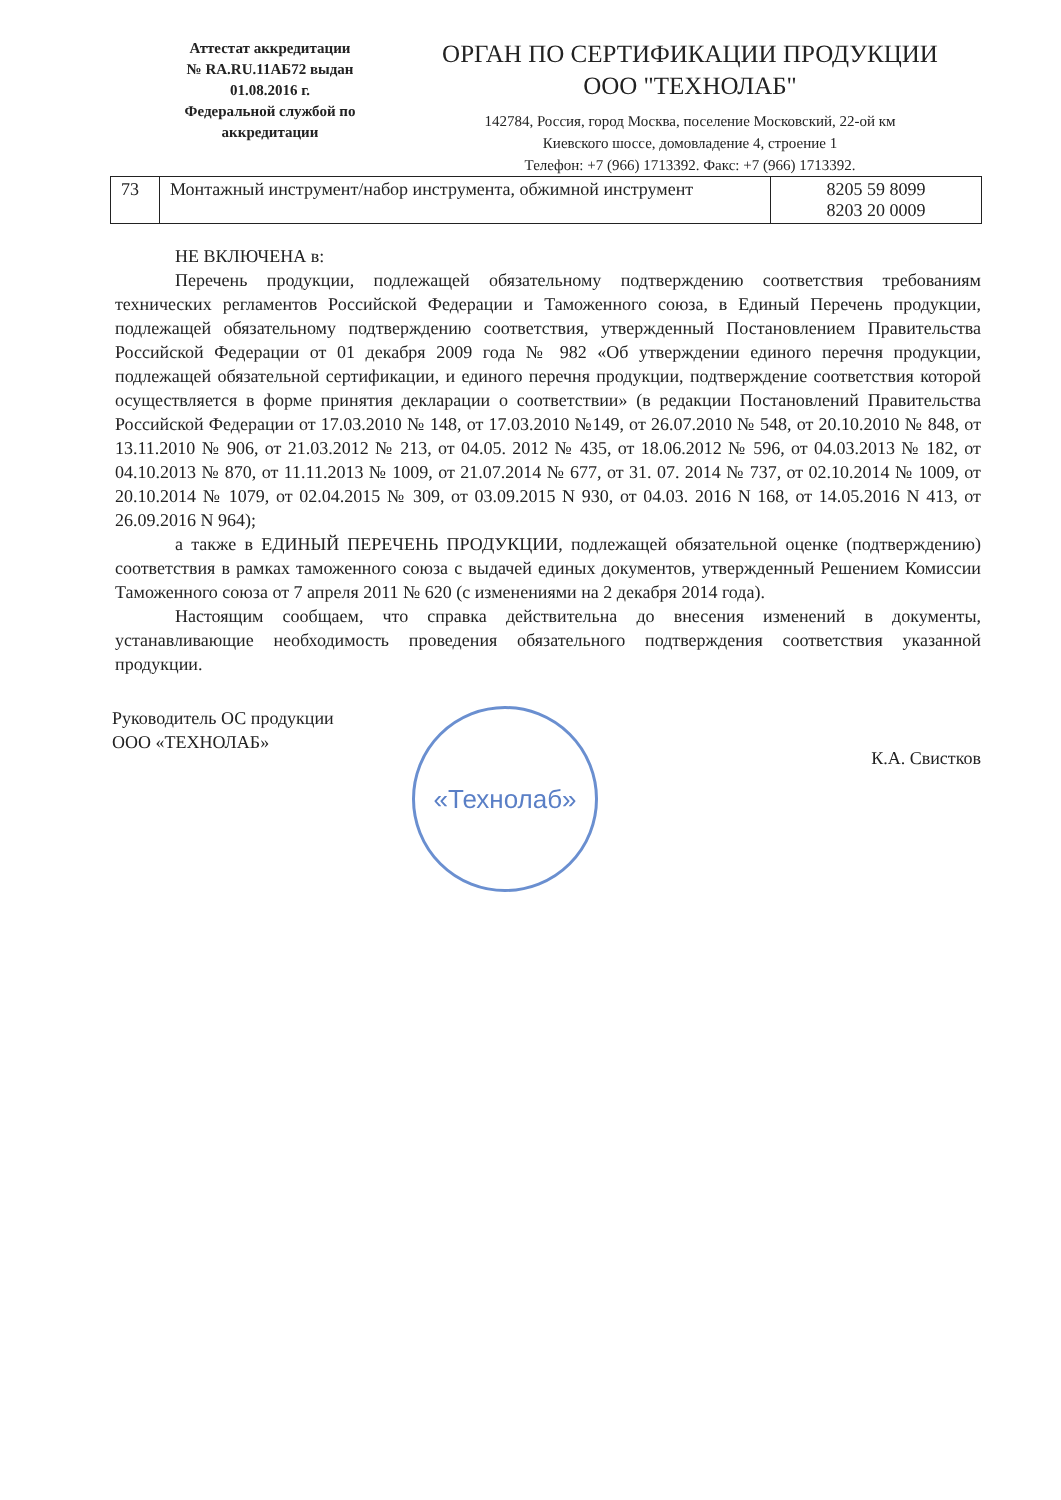Аттестат аккредитации
№ RA.RU.11АБ72 выдан
01.08.2016 г.
Федеральной службой по
аккредитации
ОРГАН ПО СЕРТИФИКАЦИИ ПРОДУКЦИИ
ООО "ТЕХНОЛАБ"
142784, Россия, город Москва, поселение Московский, 22-ой км
Киевского шоссе, домовладение 4, строение 1
Телефон: +7 (966) 1713392. Факс: +7 (966) 1713392.
| 73 | Монтажный инструмент/набор инструмента, обжимной инструмент | 8205 59 8099 8203 20 0009 |
НЕ ВКЛЮЧЕНА в:
Перечень продукции, подлежащей обязательному подтверждению соответствия требованиям технических регламентов Российской Федерации и Таможенного союза, в Единый Перечень продукции, подлежащей обязательному подтверждению соответствия, утвержденный Постановлением Правительства Российской Федерации от 01 декабря 2009 года № 982 «Об утверждении единого перечня продукции, подлежащей обязательной сертификации, и единого перечня продукции, подтверждение соответствия которой осуществляется в форме принятия декларации о соответствии» (в редакции Постановлений Правительства Российской Федерации от 17.03.2010 № 148, от 17.03.2010 №149, от 26.07.2010 № 548, от 20.10.2010 № 848, от 13.11.2010 № 906, от 21.03.2012 № 213, от 04.05. 2012 № 435, от 18.06.2012 № 596, от 04.03.2013 № 182, от 04.10.2013 № 870, от 11.11.2013 № 1009, от 21.07.2014 № 677, от 31. 07. 2014 № 737, от 02.10.2014 № 1009, от 20.10.2014 № 1079, от 02.04.2015 № 309, от 03.09.2015 N 930, от 04.03. 2016 N 168, от 14.05.2016 N 413, от 26.09.2016 N 964);
а также в ЕДИНЫЙ ПЕРЕЧЕНЬ ПРОДУКЦИИ, подлежащей обязательной оценке (подтверждению) соответствия в рамках таможенного союза с выдачей единых документов, утвержденный Решением Комиссии Таможенного союза от 7 апреля 2011 № 620 (с изменениями на 2 декабря 2014 года).
Настоящим сообщаем, что справка действительна до внесения изменений в документы, устанавливающие необходимость проведения обязательного подтверждения соответствия указанной продукции.
Руководитель ОС продукции
ООО «ТЕХНОЛАБ»
«Технолаб»
К.А. Свистков